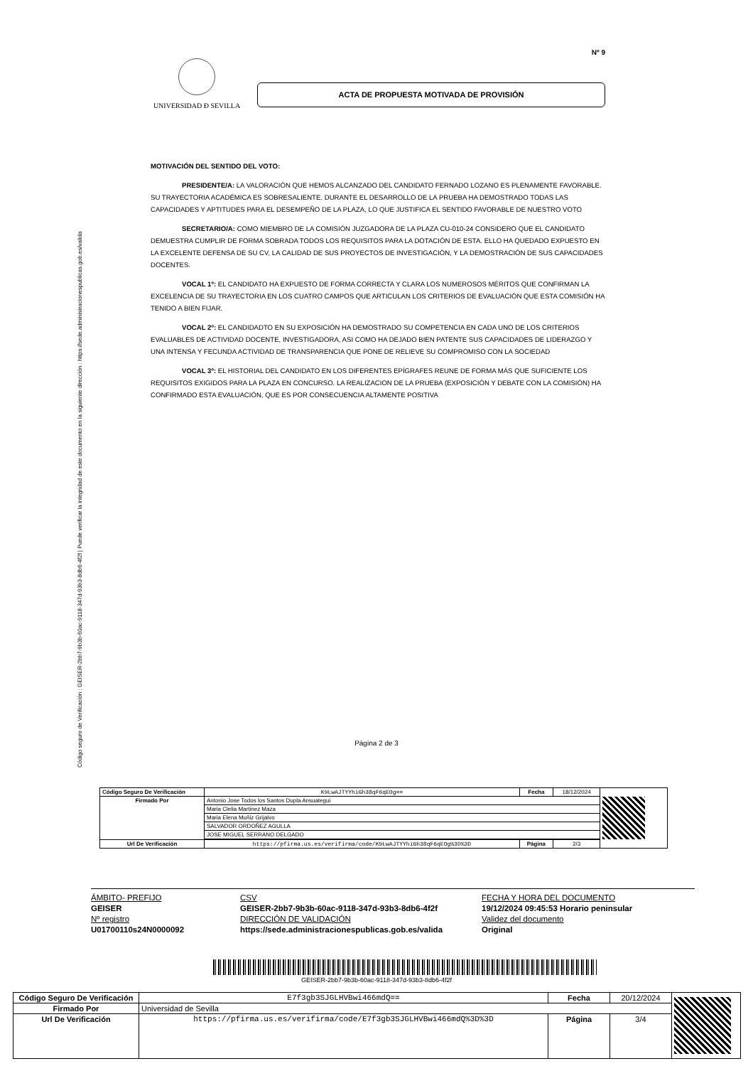Código seguro de Verificación : GEISER-2bb7-9b3b-60ac-9118-347d-93b3-8db6-4f2f | Puede verificar la integridad de este documento en la siguiente dirección : https://sede.administracionespublicas.gob.es/valida
Nº 9
UNIVERSIDAD Ð SEVILLA
ACTA DE PROPUESTA MOTIVADA DE PROVISIÓN
MOTIVACIÓN DEL SENTIDO DEL VOTO:
PRESIDENTE/A: LA VALORACIÓN QUE HEMOS ALCANZADO DEL CANDIDATO FERNADO LOZANO ES PLENAMENTE FAVORABLE. SU TRAYECTORIA ACADÉMICA ES SOBRESALIENTE. DURANTE EL DESARROLLO DE LA PRUEBA HA DEMOSTRADO TODAS LAS CAPACIDADES Y APTITUDES PARA EL DESEMPEÑO DE LA PLAZA, LO QUE JUSTIFICA EL SENTIDO FAVORABLE DE NUESTRO VOTO
SECRETARIO/A: COMO MIEMBRO DE LA COMISIÓN JUZGADORA DE LA PLAZA CU-010-24 CONSIDERO QUE EL CANDIDATO DEMUESTRA CUMPLIR DE FORMA SOBRADA TODOS LOS REQUISITOS PARA LA DOTACIÓN DE ESTA. ELLO HA QUEDADO EXPUESTO EN LA EXCELENTE DEFENSA DE SU CV, LA CALIDAD DE SUS PROYECTOS DE INVESTIGACIÓN, Y LA DEMOSTRACIÓN DE SUS CAPACIDADES DOCENTES.
VOCAL 1º: EL CANDIDATO HA EXPUESTO DE FORMA CORRECTA Y CLARA LOS NUMEROSOS MÉRITOS QUE CONFIRMAN LA EXCELENCIA DE SU TRAYECTORIA EN LOS CUATRO CAMPOS QUE ARTICULAN LOS CRITERIOS DE EVALUACIÓN QUE ESTA COMISIÓN HA TENIDO A BIEN FIJAR.
VOCAL 2º: EL CANDIDADTO EN SU EXPOSICIÓN HA DEMOSTRADO SU COMPETENCIA EN CADA UNO DE LOS CRITERIOS EVALUABLES DE ACTIVIDAD DOCENTE, INVESTIGADORA, ASI COMO HA DEJADO BIEN PATENTE SUS CAPACIDADES DE LIDERAZGO Y UNA INTENSA Y FECUNDA ACTIVIDAD DE TRANSPARENCIA QUE PONE DE RELIEVE SU COMPROMISO CON LA SOCIEDAD
VOCAL 3º: EL HISTORIAL DEL CANDIDATO EN LOS DIFERENTES EPÍGRAFES REUNE DE FORMA MÁS QUE SUFICIENTE LOS REQUISITOS EXIGIDOS PARA LA PLAZA EN CONCURSO. LA REALIZACION DE LA PRUEBA (EXPOSICIÓN Y DEBATE CON LA COMISIÓN) HA CONFIRMADO ESTA EVALUACIÓN, QUE ES POR CONSECUENCIA ALTAMENTE POSITIVA
Página 2 de 3
| Código Seguro De Verificación | K9LwAJTYYhiGh38qF6qEOg== | Fecha | 18/12/2024 | |
| Firmado Por | Antonio Jose Todos los Santos Dupla Ansuategui | | | |
| | Maria Clelia Martinez Maza | | | |
| | Maria Elena Muñiz Grijalvo | | | |
| | SALVADOR ORDOÑEZ AGULLA | | | |
| | JOSE MIGUEL SERRANO DELGADO | | | |
| Url De Verificación | https://pfirma.us.es/verifirma/code/K9LwAJTYYhiGh38qF6qEOg%3D%3D | Página | 2/3 | |
ÁMBITO- PREFIJO CSV FECHA Y HORA DEL DOCUMENTO GEISER GEISER-2bb7-9b3b-60ac-9118-347d-93b3-8db6-4f2f 19/12/2024 09:45:53 Horario peninsular Nº registro DIRECCIÓN DE VALIDACIÓN Validez del documento U01700110s24N0000092 https://sede.administracionespublicas.gob.es/valida Original
GEISER-2bb7-9b3b-60ac-9118-347d-93b3-8db6-4f2f
| Código Seguro De Verificación | E7f3gb3SJGLHVBwi466mdQ== | Fecha | 20/12/2024 | |
| Firmado Por | Universidad de Sevilla | | | |
| Url De Verificación | https://pfirma.us.es/verifirma/code/E7f3gb3SJGLHVBwi466mdQ%3D%3D | Página | 3/4 | |